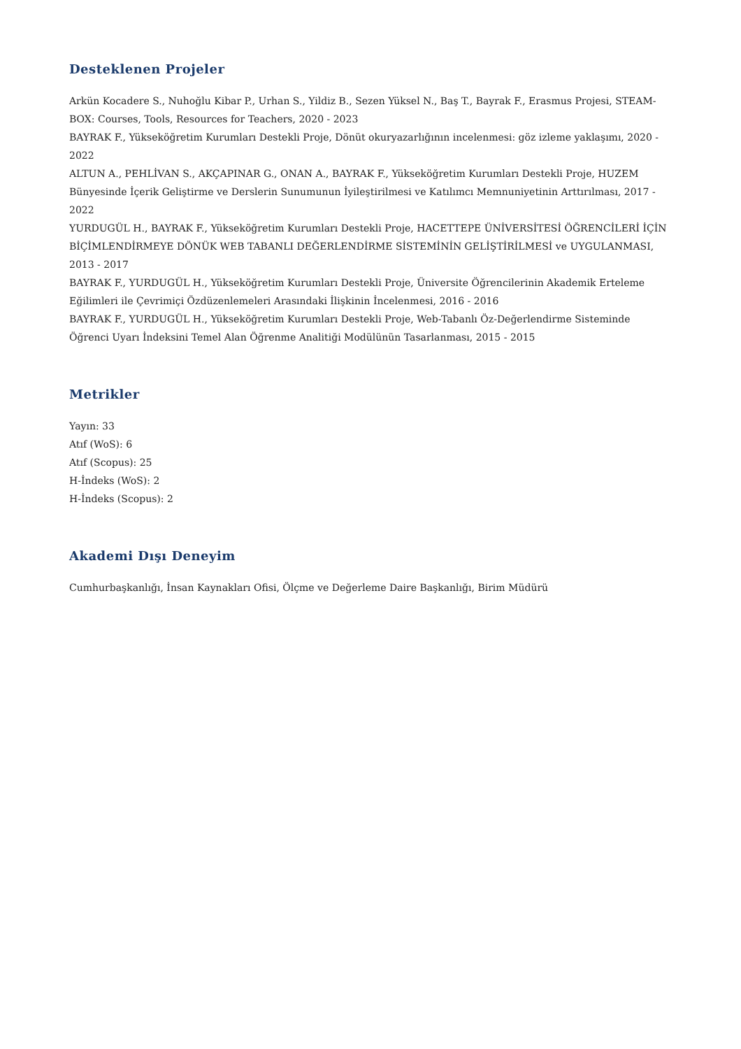Desteklenen Projeler
Arkün Kocadere S., Nuhoğlu Kibar P., Urhan S., Yildiz B., Sezen Yüksel N., Baş T., Bayrak F., Erasmus Projesi, STEAM-BOX: Courses, Tools, Resources for Teachers, 2020 - 2023
BAYRAK F., Yükseköğretim Kurumları Destekli Proje, Dönüt okuryazarlığının incelenmesi: göz izleme yaklaşımı, 2020 - 2022
ALTUN A., PEHLİVAN S., AKÇAPINAR G., ONAN A., BAYRAK F., Yükseköğretim Kurumları Destekli Proje, HUZEM Bünyesinde İçerik Geliştirme ve Derslerin Sunumunun İyileştirilmesi ve Katılımcı Memnuniyetinin Arttırılması, 2017 - 2022
YURDUGÜL H., BAYRAK F., Yükseköğretim Kurumları Destekli Proje, HACETTEPE ÜNİVERSİTESİ ÖĞRENCİLERİ İÇİN BİÇİMLENDİRMEYE DÖNÜK WEB TABANLI DEĞERLENDİRME SİSTEMİNİN GELİŞTİRİLMESİ ve UYGULANMASI, 2013 - 2017
BAYRAK F., YURDUGÜL H., Yükseköğretim Kurumları Destekli Proje, Üniversite Öğrencilerinin Akademik Erteleme Eğilimleri ile Çevrimiçi Özdüzenlemeleri Arasındaki İlişkinin İncelenmesi, 2016 - 2016
BAYRAK F., YURDUGÜL H., Yükseköğretim Kurumları Destekli Proje, Web-Tabanlı Öz-Değerlendirme Sisteminde Öğrenci Uyarı İndeksini Temel Alan Öğrenme Analitiği Modülünün Tasarlanması, 2015 - 2015
Metrikler
Yayın: 33
Atıf (WoS): 6
Atıf (Scopus): 25
H-İndeks (WoS): 2
H-İndeks (Scopus): 2
Akademi Dışı Deneyim
Cumhurbaşkanlığı, İnsan Kaynakları Ofisi, Ölçme ve Değerleme Daire Başkanlığı, Birim Müdürü